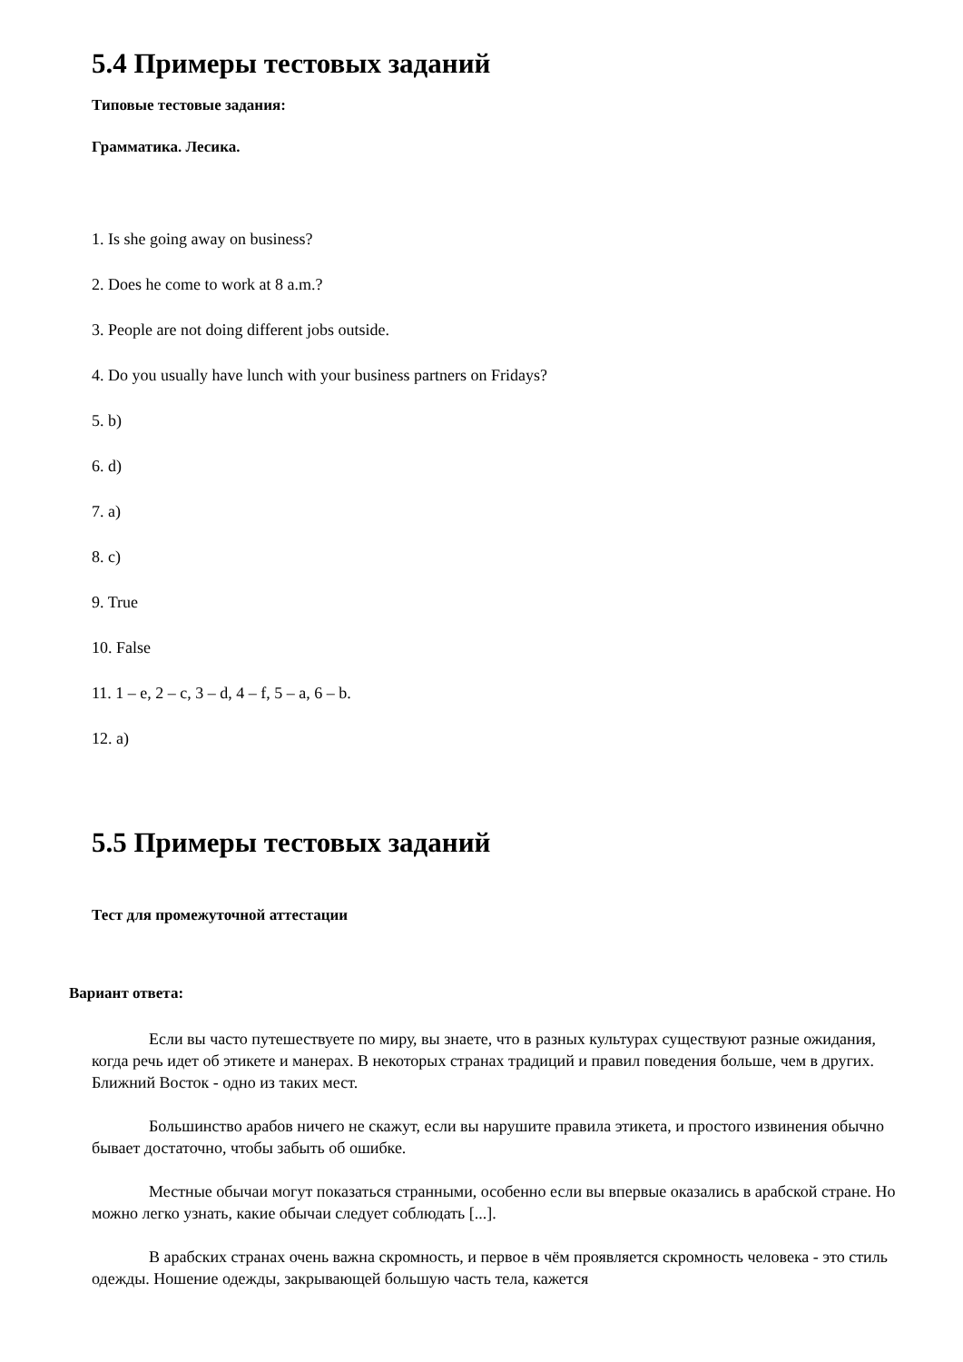5.4 Примеры тестовых заданий
Типовые тестовые задания:
Грамматика. Лесика.
1. Is she going away on business?
2. Does he come to work at 8 a.m.?
3. People are not doing different jobs outside.
4. Do you usually have lunch with your business partners on Fridays?
5. b)
6. d)
7. a)
8. c)
9. True
10. False
11. 1 – e, 2 – c, 3 – d, 4 – f, 5 – a, 6 – b.
12. a)
5.5 Примеры тестовых заданий
Тест для промежуточной аттестации
Вариант ответа:
Если вы часто путешествуете по миру, вы знаете, что в разных культурах существуют разные ожидания, когда речь идет об этикете и манерах. В некоторых странах традиций и правил поведения больше, чем в других. Ближний Восток - одно из таких мест.
Большинство арабов ничего не скажут, если вы нарушите правила этикета, и простого извинения обычно бывает достаточно, чтобы забыть об ошибке.
Местные обычаи могут показаться странными, особенно если вы впервые оказались в арабской стране. Но можно легко узнать, какие обычаи следует соблюдать [...].
В арабских странах очень важна скромность, и первое в чём проявляется скромность человека - это стиль одежды. Ношение одежды, закрывающей большую часть тела, кажется